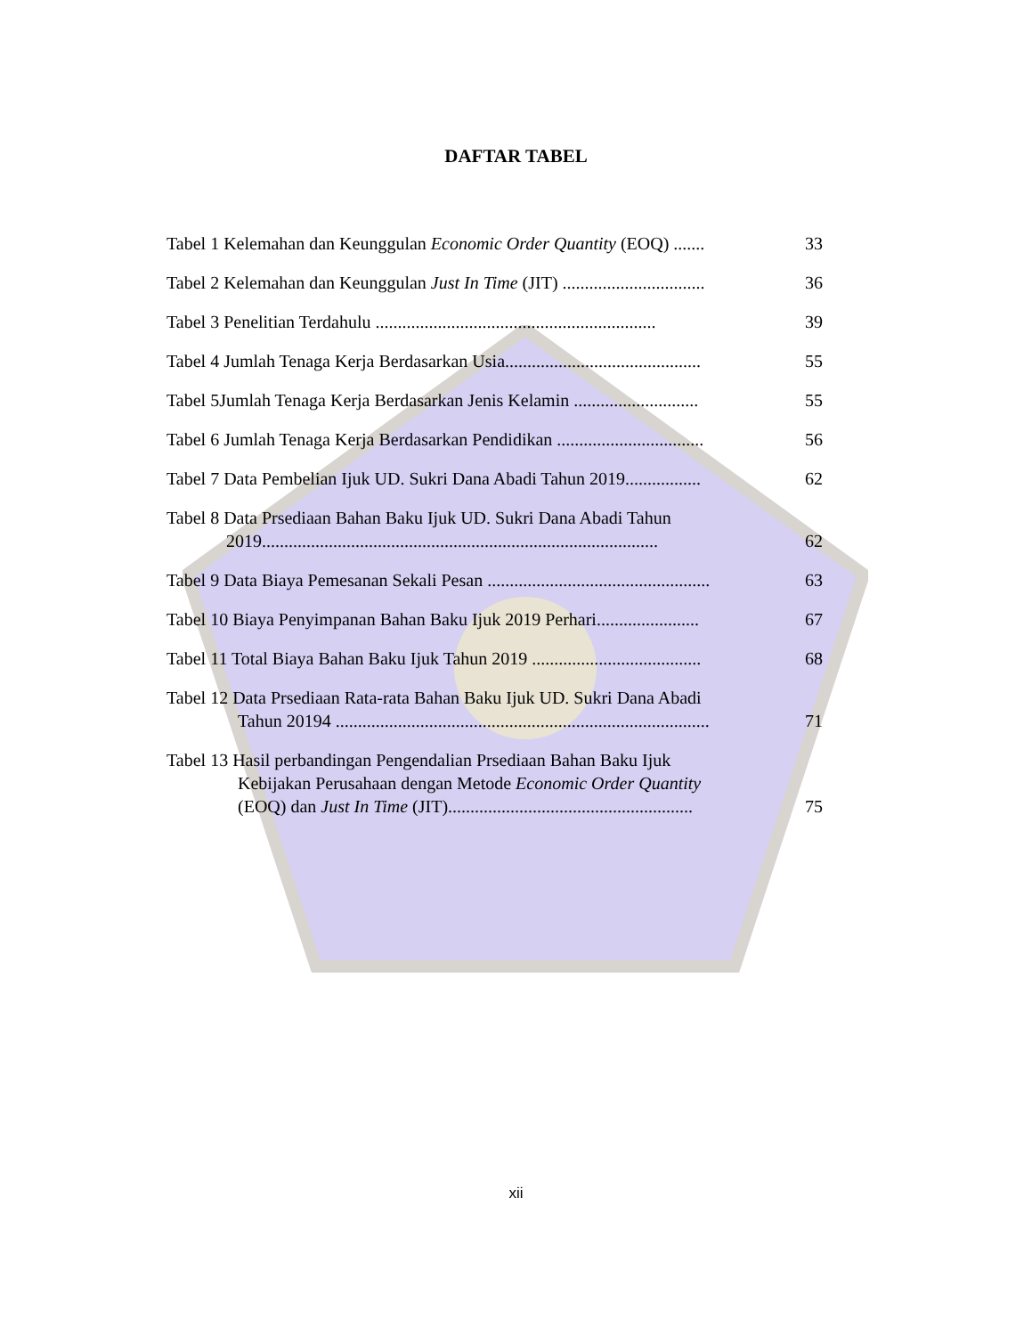DAFTAR TABEL
Tabel 1 Kelemahan dan Keunggulan Economic Order Quantity (EOQ) .......
33
Tabel 2 Kelemahan dan Keunggulan Just In Time (JIT) ................................
36
Tabel 3 Penelitian Terdahulu ...............................................................
39
Tabel 4 Jumlah Tenaga Kerja Berdasarkan Usia............................................
55
Tabel 5Jumlah Tenaga Kerja Berdasarkan Jenis Kelamin ............................
55
Tabel 6 Jumlah Tenaga Kerja Berdasarkan Pendidikan .................................
56
Tabel 7 Data Pembelian Ijuk UD. Sukri Dana Abadi Tahun 2019.................
62
Tabel 8 Data Prsediaan Bahan Baku Ijuk UD. Sukri Dana Abadi Tahun
2019.........................................................................................
62
Tabel 9 Data Biaya Pemesanan Sekali Pesan ..................................................
63
Tabel 10 Biaya Penyimpanan Bahan Baku Ijuk 2019 Perhari.......................
67
Tabel 11 Total Biaya Bahan Baku Ijuk Tahun 2019 ......................................
68
Tabel 12 Data Prsediaan Rata-rata Bahan Baku Ijuk UD. Sukri Dana Abadi
Tahun 20194 ....................................................................................
71
Tabel 13 Hasil perbandingan Pengendalian Prsediaan Bahan Baku Ijuk
Kebijakan Perusahaan dengan Metode Economic Order Quantity
(EOQ) dan Just In Time (JIT).......................................................
75
xii